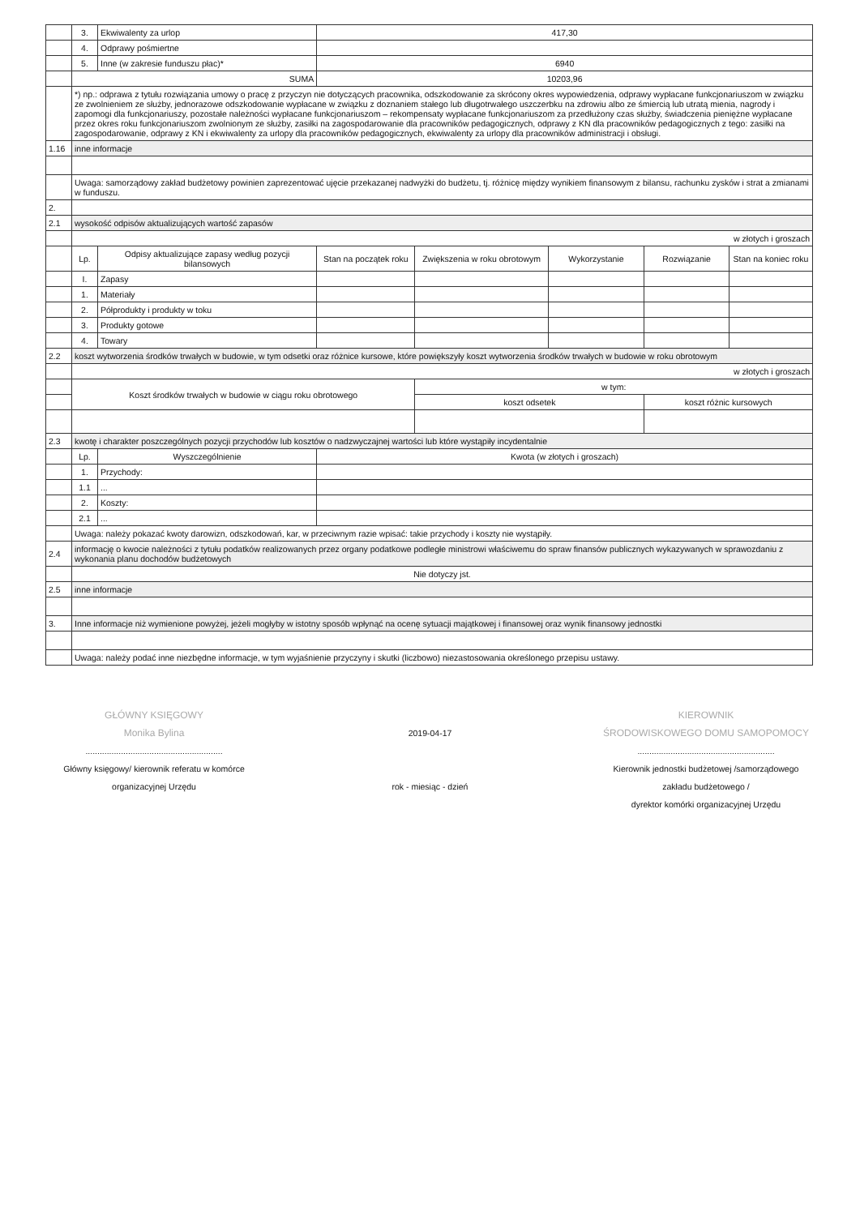| | 3. | Ekwiwalenty za urlop | 417,30 | | | | |
| | 4. | Odprawy pośmiertne | | | | | |
| | 5. | Inne (w zakresie funduszu płac)* | 6940 | | | | |
| | SUMA | | 10203,96 | | | | |
| | *) np.: odprawa z tytułu rozwiązania umowy o pracę z przyczyn nie dotyczących pracownika, odszkodowanie za skrócony okres wypowiedzenia, odprawy wypłacane funkcjonariuszom w związku ze zwolnieniem ze służby, jednorazowe odszkodowanie wypłacane w związku z doznaniem stałego lub długotrwałego uszczerbku na zdrowiu albo ze śmiercią lub utratą mienia, nagrody i zapomogi dla funkcjonariuszy, pozostałe należności wypłacane funkcjonariuszom – rekompensaty wypłacane funkcjonariuszom za przedłużony czas służby, świadczenia pieniężne wypłacane przez okres roku funkcjonariuszom zwolnionym ze służby, zasiłki na zagospodarowanie dla pracowników pedagogicznych, odprawy z KN dla pracowników pedagogicznych z tego: zasiłki na zagospodarowanie, odprawy z KN i ekwiwalenty za urlopy dla pracowników pedagogicznych, ekwiwalenty za urlopy dla pracowników administracji i obsługi. | | | | | | |
| 1.16 | inne informacje | | | | | | |
| | Uwaga: samorządowy zakład budżetowy powinien zaprezentować ujęcie przekazanej nadwyżki do budżetu, tj. różnicę między wynikiem finansowym z bilansu, rachunku zysków i strat a zmianami w funduszu. | | | | | | |
| 2. | | | | | | | |
| 2.1 | wysokość odpisów aktualizujących wartość zapasów | | | | | | |
| | w złotych i groszach | | | | | | |
| | Lp. | Odpisy aktualizujące zapasy według pozycji bilansowych | Stan na początek roku | Zwiększenia w roku obrotowym | Wykorzystanie | Rozwiązanie | Stan na koniec roku |
| | I. | Zapasy | | | | | |
| | 1. | Materiały | | | | | |
| | 2. | Półprodukty i produkty w toku | | | | | |
| | 3. | Produkty gotowe | | | | | |
| | 4. | Towary | | | | | |
| 2.2 | koszt wytworzenia środków trwałych w budowie, w tym odsetki oraz różnice kursowe, które powiększyły koszt wytworzenia środków trwałych w budowie w roku obrotowym | | | | | | |
| | w złotych i groszach | | | | | | |
| | Koszt środków trwałych w budowie w ciągu roku obrotowego | | | w tym: | | | |
| | | | | koszt odsetek | | koszt różnic kursowych | |
| 2.3 | kwotę i charakter poszczególnych pozycji przychodów lub kosztów o nadzwyczajnej wartości lub które wystąpiły incydentalnie | | | | | | |
| | Lp. | Wyszczególnienie | Kwota (w złotych i groszach) | | | | |
| | 1. | Przychody: | | | | | |
| | 1.1 | ... | | | | | |
| | 2. | Koszty: | | | | | |
| | 2.1 | ... | | | | | |
| | Uwaga: należy pokazać kwoty darowizn, odszkodowań, kar, w przeciwnym razie wpisać: takie przychody i koszty nie wystąpiły. | | | | | | |
| 2.4 | informację o kwocie należności z tytułu podatków realizowanych przez organy podatkowe podległe ministrowi właściwemu do spraw finansów publicznych wykazywanych w sprawozdaniu z wykonania planu dochodów budżetowych | | | | | | |
| | Nie dotyczy jst. | | | | | | |
| 2.5 | inne informacje | | | | | | |
| 3. | Inne informacje niż wymienione powyżej, jeżeli mogłyby w istotny sposób wpłynąć na ocenę sytuacji majątkowej i finansowej oraz wynik finansowy jednostki | | | | | | |
| | Uwaga: należy podać inne niezbędne informacje, w tym wyjaśnienie przyczyny i skutki (liczbowo) niezastosowania określonego przepisu ustawy. | | | | | | |
GŁÓWNY KSIĘGOWY
Monika Bylina
..........................................................
Główny księgowy/ kierownik referatu w komórce
organizacyjnej Urzędu
2019-04-17
rok - miesiąc - dzień
KIEROWNIK
ŚRODOWISKOWEGO DOMU SAMOPOMOCY
..........................................................
Kierownik jednostki budżetowej /samorządowego
zakładu budżetowego /
dyrektor komórki organizacyjnej Urzędu